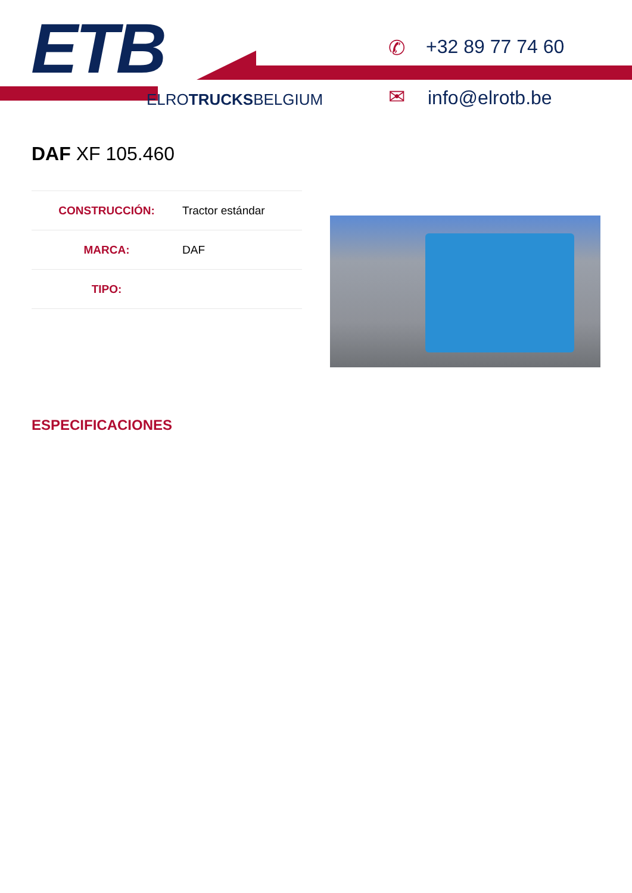ETB
ELROTRUCKSBELGIUM
✆ +32 89 77 74 60
✉ info@elrotb.be
DAF XF 105.460
| CONSTRUCCIÓN: | Tractor estándar |
| MARCA: | DAF |
| TIPO: | |
ESPECIFICACIONES